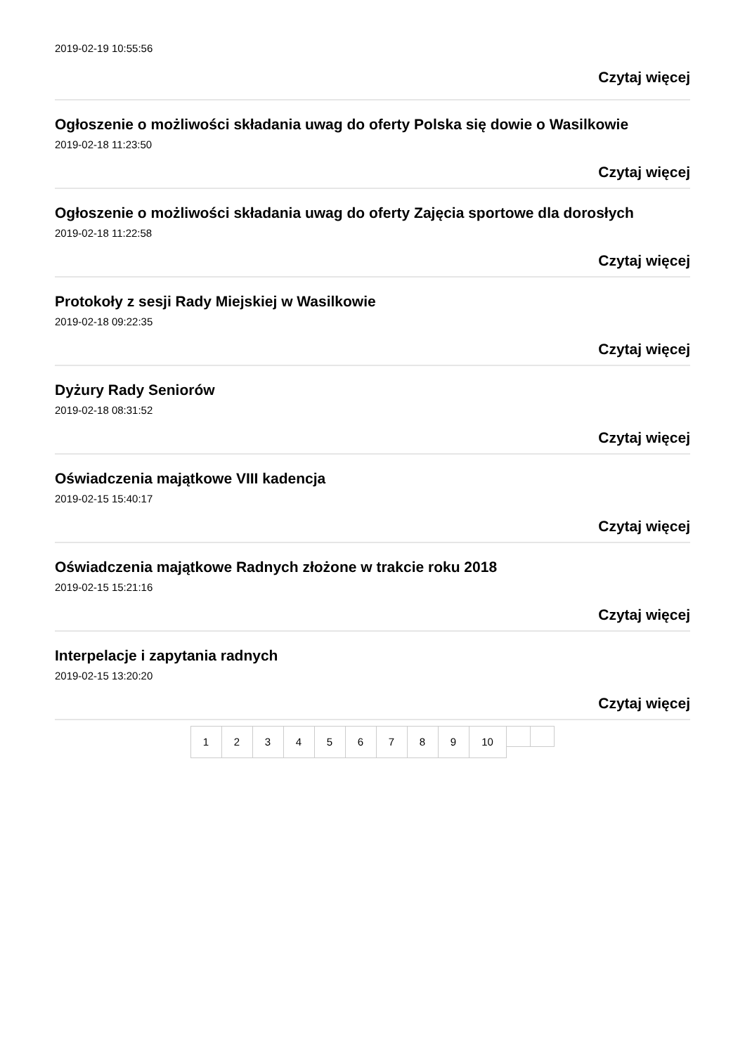2019-02-19 10:55:56
Czytaj więcej
Ogłoszenie o możliwości składania uwag do oferty Polska się dowie o Wasilkowie
2019-02-18 11:23:50
Czytaj więcej
Ogłoszenie o możliwości składania uwag do oferty Zajęcia sportowe dla dorosłych
2019-02-18 11:22:58
Czytaj więcej
Protokoły z sesji Rady Miejskiej w Wasilkowie
2019-02-18 09:22:35
Czytaj więcej
Dyżury Rady Seniorów
2019-02-18 08:31:52
Czytaj więcej
Oświadczenia majątkowe VIII kadencja
2019-02-15 15:40:17
Czytaj więcej
Oświadczenia majątkowe Radnych złożone w trakcie roku 2018
2019-02-15 15:21:16
Czytaj więcej
Interpelacje i zapytania radnych
2019-02-15 13:20:20
Czytaj więcej
1 2 3 4 5 6 7 8 9 10